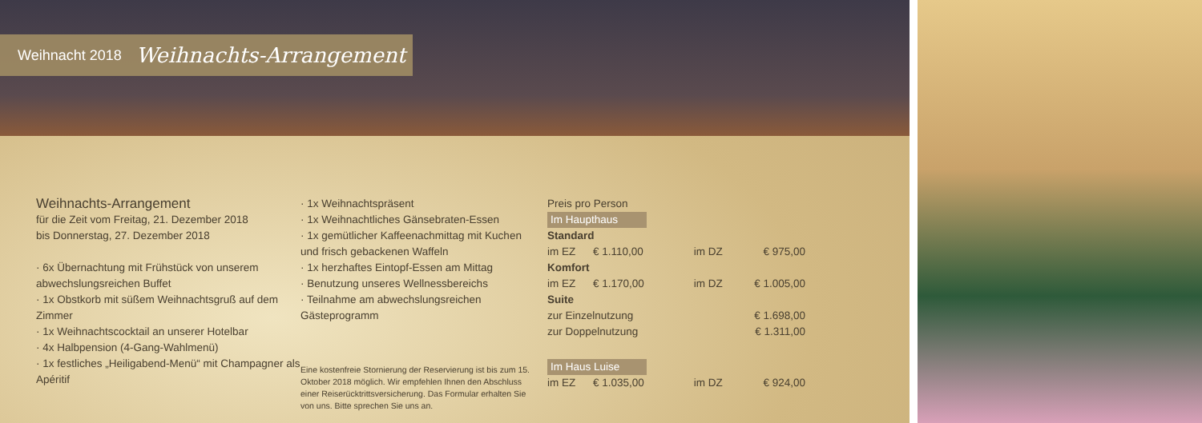Weihnacht 2018 Weihnachts-Arrangement
Weihnachts-Arrangement
für die Zeit vom Freitag, 21. Dezember 2018
bis Donnerstag, 27. Dezember 2018
· 6x Übernachtung mit Frühstück von unserem abwechslungsreichen Buffet
· 1x Obstkorb mit süßem Weihnachtsgruß auf dem Zimmer
· 1x Weihnachtscocktail an unserer Hotelbar
· 4x Halbpension (4-Gang-Wahlmenü)
· 1x festliches „Heiligabend-Menü“ mit Champagner als Apéritif
· 1x Weihnachtspräsent
· 1x Weihnachtliches Gänsebraten-Essen
· 1x gemütlicher Kaffeenachmittag mit Kuchen und frisch gebackenen Waffeln
· 1x herzhaftes Eintopf-Essen am Mittag
· Benutzung unseres Wellnessbereichs
· Teilnahme am abwechslungsreichen Gästeprogramm
Eine kostenfreie Stornierung der Reservierung ist bis zum 15. Oktober 2018 möglich. Wir empfehlen Ihnen den Abschluss einer Reiserücktrittsversicherung. Das Formular erhalten Sie von uns. Bitte sprechen Sie uns an.
| Preis pro Person | | | |
| Im Haupthaus | | | |
| Standard | | | |
| im EZ | € 1.110,00 | im DZ | € 975,00 |
| Komfort | | | |
| im EZ | € 1.170,00 | im DZ | € 1.005,00 |
| Suite | | | |
| zur Einzelnutzung | | | € 1.698,00 |
| zur Doppelnutzung | | | € 1.311,00 |
| Im Haus Luise | | | |
| im EZ | € 1.035,00 | im DZ | € 924,00 |